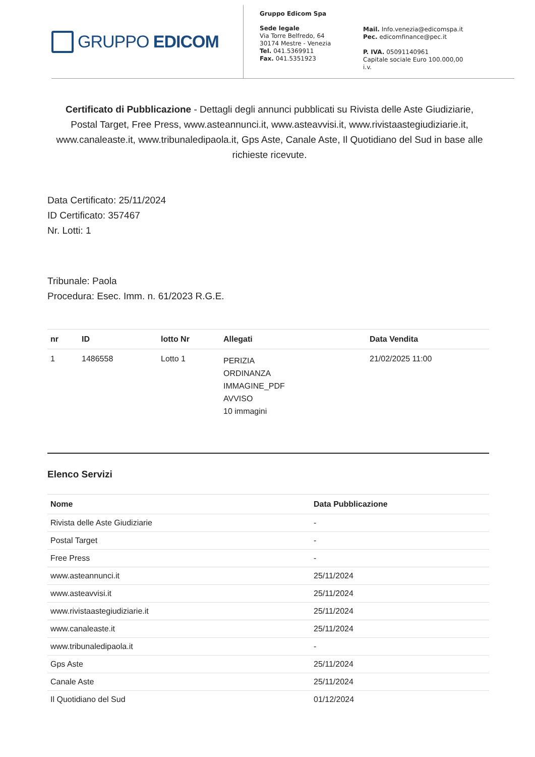GRUPPO EDICOM
Gruppo Edicom Spa
Sede legale
Via Torre Belfredo, 64
30174 Mestre - Venezia
Tel. 041.5369911
Fax. 041.5351923
Mail. Info.venezia@edicomspa.it
Pec. edicomfinance@pec.it
P. IVA. 05091140961
Capitale sociale Euro 100.000,00 i.v.
Certificato di Pubblicazione - Dettagli degli annunci pubblicati su Rivista delle Aste Giudiziarie, Postal Target, Free Press, www.asteannunci.it, www.asteavvisi.it, www.rivistaastegiudiziarie.it, www.canaleaste.it, www.tribunaledipaola.it, Gps Aste, Canale Aste, Il Quotidiano del Sud in base alle richieste ricevute.
Data Certificato: 25/11/2024
ID Certificato: 357467
Nr. Lotti: 1
Tribunale: Paola
Procedura: Esec. Imm. n. 61/2023 R.G.E.
| nr | ID | lotto Nr | Allegati | Data Vendita |
| --- | --- | --- | --- | --- |
| 1 | 1486558 | Lotto 1 | PERIZIA ORDINANZA IMMAGINE_PDF AVVISO 10 immagini | 21/02/2025 11:00 |
Elenco Servizi
| Nome | Data Pubblicazione |
| --- | --- |
| Rivista delle Aste Giudiziarie | - |
| Postal Target | - |
| Free Press | - |
| www.asteannunci.it | 25/11/2024 |
| www.asteavvisi.it | 25/11/2024 |
| www.rivistaastegiudiziarie.it | 25/11/2024 |
| www.canaleaste.it | 25/11/2024 |
| www.tribunaledipaola.it | - |
| Gps Aste | 25/11/2024 |
| Canale Aste | 25/11/2024 |
| Il Quotidiano del Sud | 01/12/2024 |